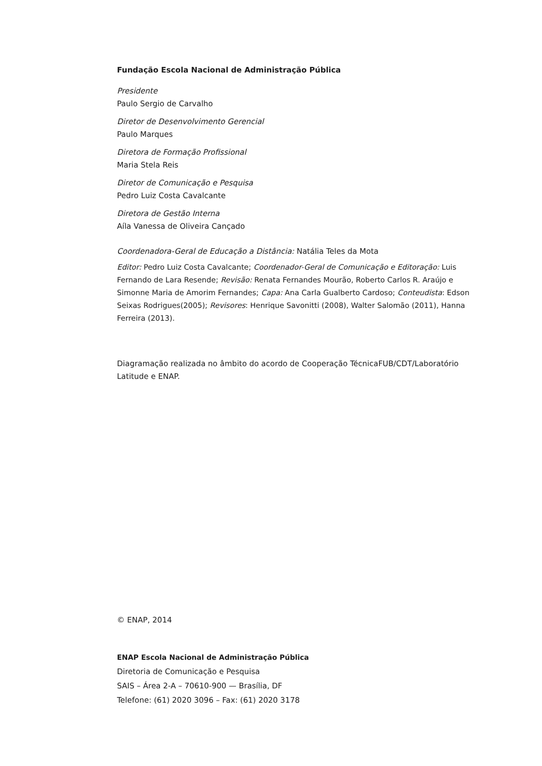Fundação Escola Nacional de Administração Pública
Presidente
Paulo Sergio de Carvalho
Diretor de Desenvolvimento Gerencial
Paulo Marques
Diretora de Formação Profissional
Maria Stela Reis
Diretor de Comunicação e Pesquisa
Pedro Luiz Costa Cavalcante
Diretora de Gestão Interna
Aíla Vanessa de Oliveira Cançado
Coordenadora-Geral de Educação a Distância: Natália Teles da Mota
Editor: Pedro Luiz Costa Cavalcante; Coordenador-Geral de Comunicação e Editoração: Luis Fernando de Lara Resende; Revisão: Renata Fernandes Mourão, Roberto Carlos R. Araújo e Simonne Maria de Amorim Fernandes; Capa: Ana Carla Gualberto Cardoso; Conteudista: Edson Seixas Rodrigues(2005); Revisores: Henrique Savonitti (2008), Walter Salomão (2011), Hanna Ferreira (2013).
Diagramação realizada no âmbito do acordo de Cooperação TécnicaFUB/CDT/Laboratório Latitude e ENAP.
© ENAP, 2014
ENAP Escola Nacional de Administração Pública
Diretoria de Comunicação e Pesquisa
SAIS – Área 2-A – 70610-900 — Brasília, DF
Telefone: (61) 2020 3096 – Fax: (61) 2020 3178